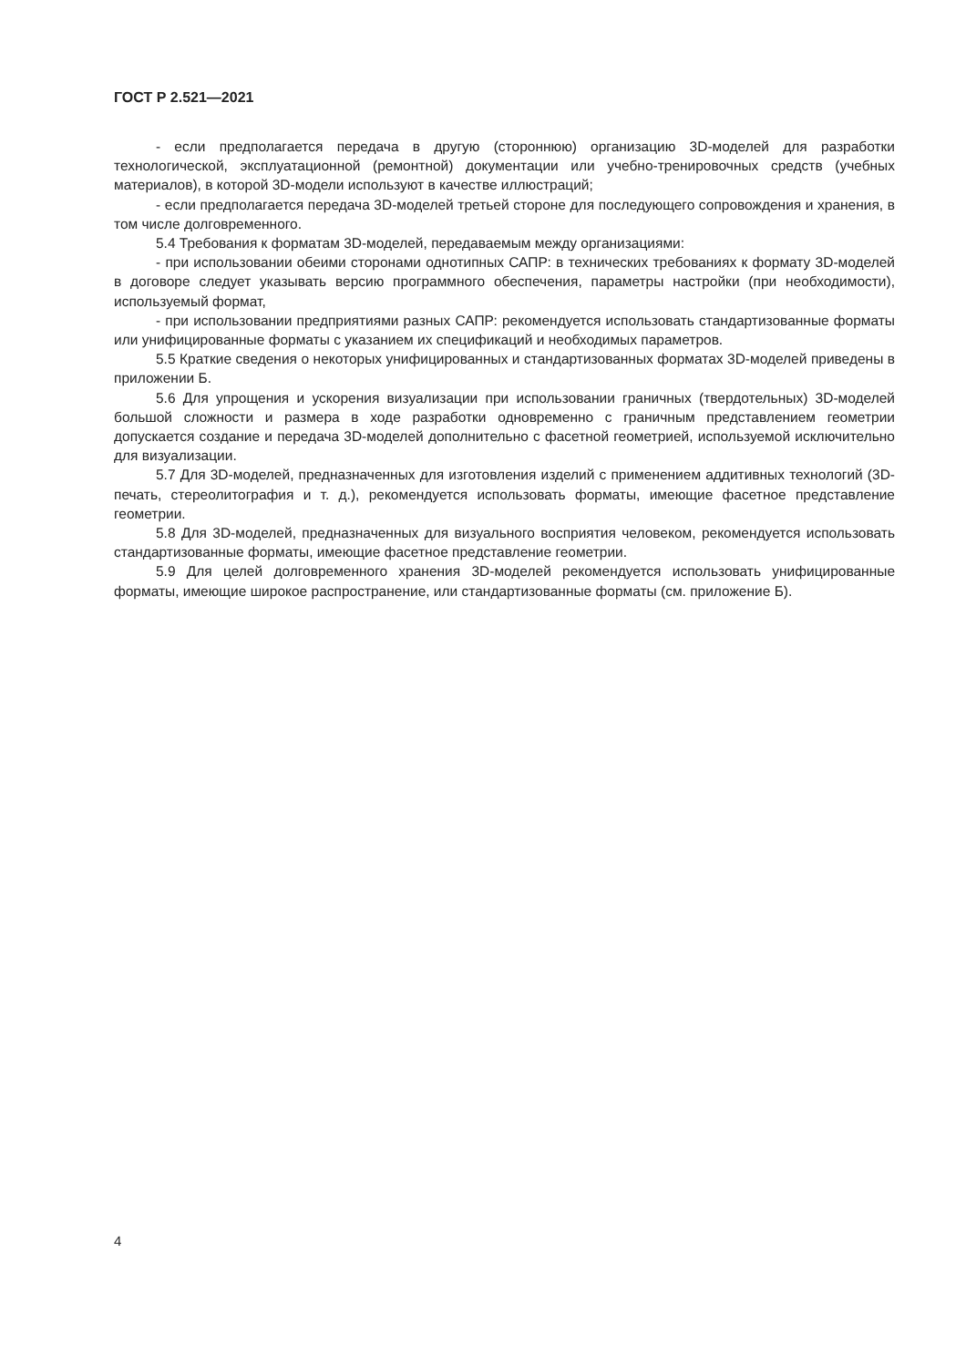ГОСТ Р 2.521—2021
- если предполагается передача в другую (стороннюю) организацию 3D-моделей для разработки технологической, эксплуатационной (ремонтной) документации или учебно-тренировочных средств (учебных материалов), в которой 3D-модели используют в качестве иллюстраций;
- если предполагается передача 3D-моделей третьей стороне для последующего сопровождения и хранения, в том числе долговременного.
5.4 Требования к форматам 3D-моделей, передаваемым между организациями:
- при использовании обеими сторонами однотипных САПР: в технических требованиях к формату 3D-моделей в договоре следует указывать версию программного обеспечения, параметры настройки (при необходимости), используемый формат,
- при использовании предприятиями разных САПР: рекомендуется использовать стандартизованные форматы или унифицированные форматы с указанием их спецификаций и необходимых параметров.
5.5 Краткие сведения о некоторых унифицированных и стандартизованных форматах 3D-моделей приведены в приложении Б.
5.6 Для упрощения и ускорения визуализации при использовании граничных (твердотельных) 3D-моделей большой сложности и размера в ходе разработки одновременно с граничным представлением геометрии допускается создание и передача 3D-моделей дополнительно с фасетной геометрией, используемой исключительно для визуализации.
5.7 Для 3D-моделей, предназначенных для изготовления изделий с применением аддитивных технологий (3D-печать, стереолитография и т. д.), рекомендуется использовать форматы, имеющие фасетное представление геометрии.
5.8 Для 3D-моделей, предназначенных для визуального восприятия человеком, рекомендуется использовать стандартизованные форматы, имеющие фасетное представление геометрии.
5.9 Для целей долговременного хранения 3D-моделей рекомендуется использовать унифицированные форматы, имеющие широкое распространение, или стандартизованные форматы (см. приложение Б).
4